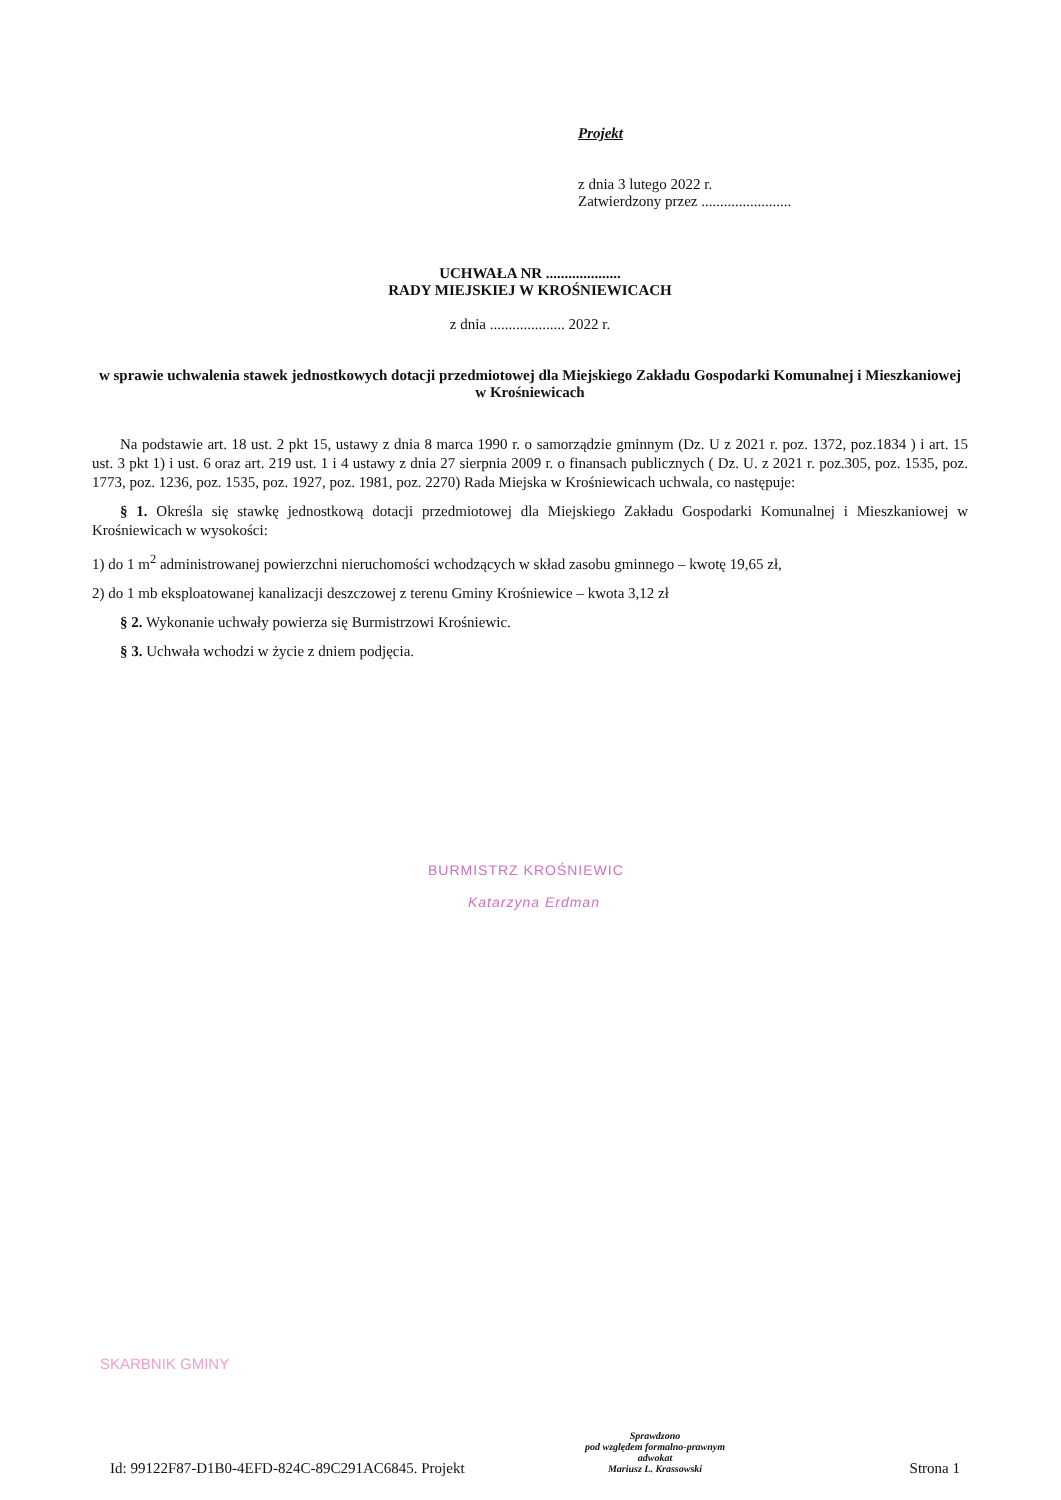Projekt
z dnia 3 lutego 2022 r.
Zatwierdzony przez ........................
UCHWAŁA NR ....................
RADY MIEJSKIEJ W KROŚNIEWICACH
z dnia .................... 2022 r.
w sprawie uchwalenia stawek jednostkowych dotacji przedmiotowej dla Miejskiego Zakładu Gospodarki Komunalnej i Mieszkaniowej w Krośniewicach
Na podstawie art. 18 ust. 2 pkt 15, ustawy z dnia 8 marca 1990 r. o samorządzie gminnym (Dz. U z 2021 r. poz. 1372, poz.1834 ) i art. 15 ust. 3 pkt 1) i ust. 6 oraz art. 219 ust. 1 i 4 ustawy z dnia 27 sierpnia 2009 r. o finansach publicznych ( Dz. U. z 2021 r. poz.305, poz. 1535, poz. 1773, poz. 1236, poz. 1535, poz. 1927, poz. 1981, poz. 2270) Rada Miejska w Krośniewicach uchwala, co następuje:
§ 1. Określa się stawkę jednostkową dotacji przedmiotowej dla Miejskiego Zakładu Gospodarki Komunalnej i Mieszkaniowej w Krośniewicach w wysokości:
1) do 1 m<sup>2</sup> administrowanej powierzchni nieruchomości wchodzących w skład zasobu gminnego – kwotę 19,65 zł,
2) do 1 mb eksploatowanej kanalizacji deszczowej z terenu Gminy Krośniewice – kwota 3,12 zł
§ 2. Wykonanie uchwały powierza się Burmistrzowi Krośniewic.
§ 3. Uchwała wchodzi w życie z dniem podjęcia.
BURMISTRZ KROŚNIEWIC
Katarzyna Erdman
SKARBNIK GMINY
Sprawdzono
pod względem formalno-prawnym
adwokat
Mariusz L. Krassowski
Id: 99122F87-D1B0-4EFD-824C-89C291AC6845. Projekt Strona 1